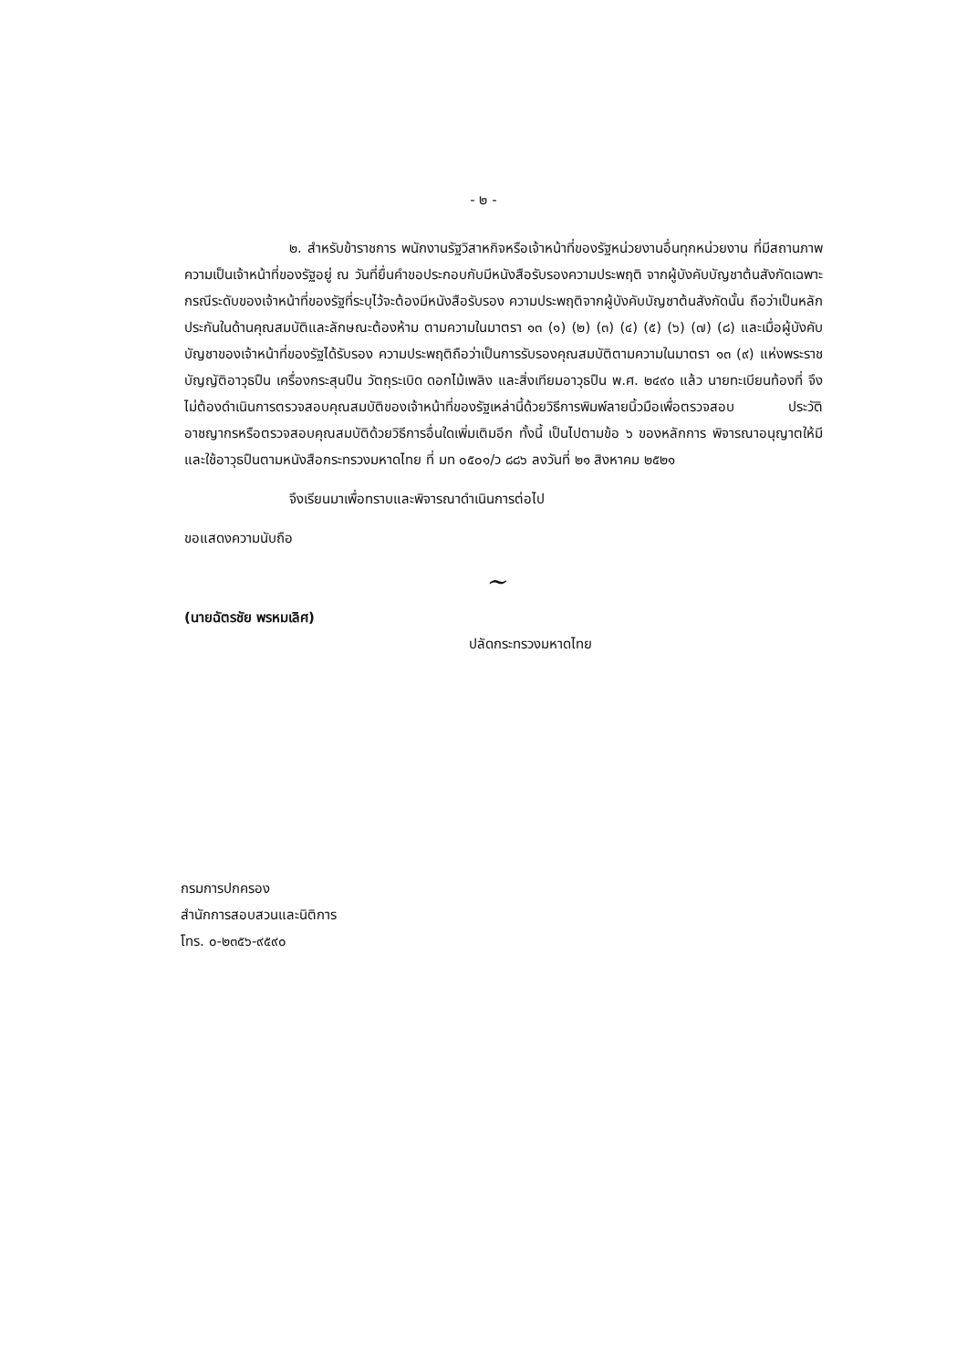- ๒ -
๒. สำหรับข้าราชการ พนักงานรัฐวิสาหกิจหรือเจ้าหน้าที่ของรัฐหน่วยงานอื่นทุกหน่วยงาน ที่มีสถานภาพความเป็นเจ้าหน้าที่ของรัฐอยู่ ณ วันที่ยื่นคำขอประกอบกับมีหนังสือรับรองความประพฤติ จากผู้บังคับบัญชาต้นสังกัดเฉพาะกรณีระดับของเจ้าหน้าที่ของรัฐที่ระบุไว้จะต้องมีหนังสือรับรอง ความประพฤติจากผู้บังคับบัญชาต้นสังกัดนั้น ถือว่าเป็นหลักประกันในด้านคุณสมบัติและลักษณะต้องห้าม ตามความในมาตรา ๑๓ (๑) (๒) (๓) (๔) (๕) (๖) (๗) (๘) และเมื่อผู้บังคับบัญชาของเจ้าหน้าที่ของรัฐได้รับรอง ความประพฤติถือว่าเป็นการรับรองคุณสมบัติตามความในมาตรา ๑๓ (๙) แห่งพระราชบัญญัติอาวุธปืน เครื่องกระสุนปืน วัตถุระเบิด ดอกไม้เพลิง และสิ่งเทียมอาวุธปืน พ.ศ. ๒๔๙๐ แล้ว นายทะเบียนท้องที่ จึงไม่ต้องดำเนินการตรวจสอบคุณสมบัติของเจ้าหน้าที่ของรัฐเหล่านี้ด้วยวิธีการพิมพ์ลายนิ้วมือเพื่อตรวจสอบ ประวัติอาชญากรหรือตรวจสอบคุณสมบัติด้วยวิธีการอื่นใดเพิ่มเติมอีก ทั้งนี้ เป็นไปตามข้อ ๖ ของหลักการ พิจารณาอนุญาตให้มีและใช้อาวุธปืนตามหนังสือกระทรวงมหาดไทย ที่ มท ๐๕๐๑/ว ๘๘๖ ลงวันที่ ๒๑ สิงหาคม ๒๕๒๑
จึงเรียนมาเพื่อทราบและพิจารณาดำเนินการต่อไป
ขอแสดงความนับถือ
~
(นายฉัตรชัย พรหมเลิศ)
ปลัดกระทรวงมหาดไทย
กรมการปกครอง
สำนักการสอบสวนและนิติการ
โทร. ๐-๒๓๕๖-๙๕๙๐